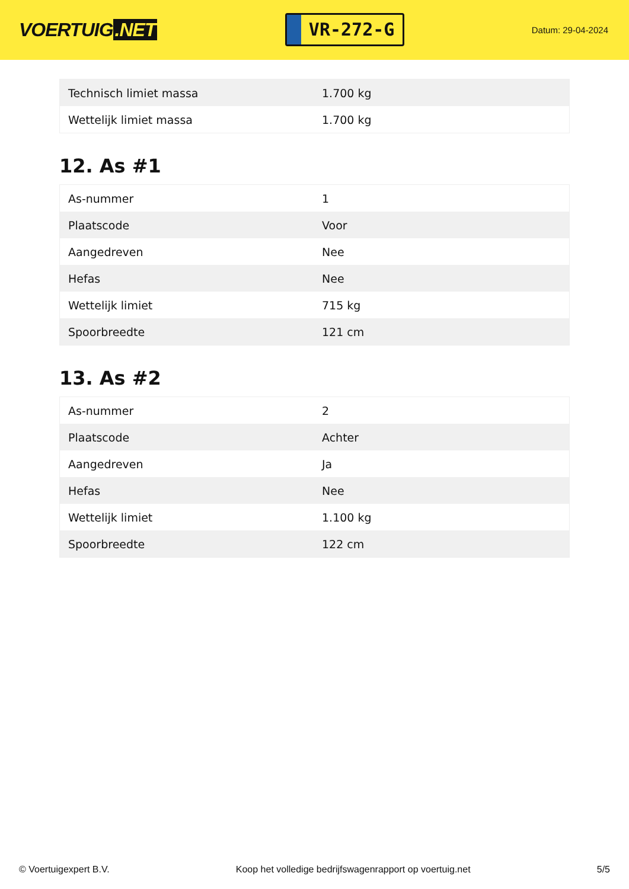VOERTUIG.NET
VR-272-G
Datum: 29-04-2024
| Technisch limiet massa | 1.700 kg |
| Wettelijk limiet massa | 1.700 kg |
12. As #1
| As-nummer | 1 |
| Plaatscode | Voor |
| Aangedreven | Nee |
| Hefas | Nee |
| Wettelijk limiet | 715 kg |
| Spoorbreedte | 121 cm |
13. As #2
| As-nummer | 2 |
| Plaatscode | Achter |
| Aangedreven | Ja |
| Hefas | Nee |
| Wettelijk limiet | 1.100 kg |
| Spoorbreedte | 122 cm |
© Voertuigexpert B.V. Koop het volledige bedrijfswagenrapport op voertuig.net 5/5